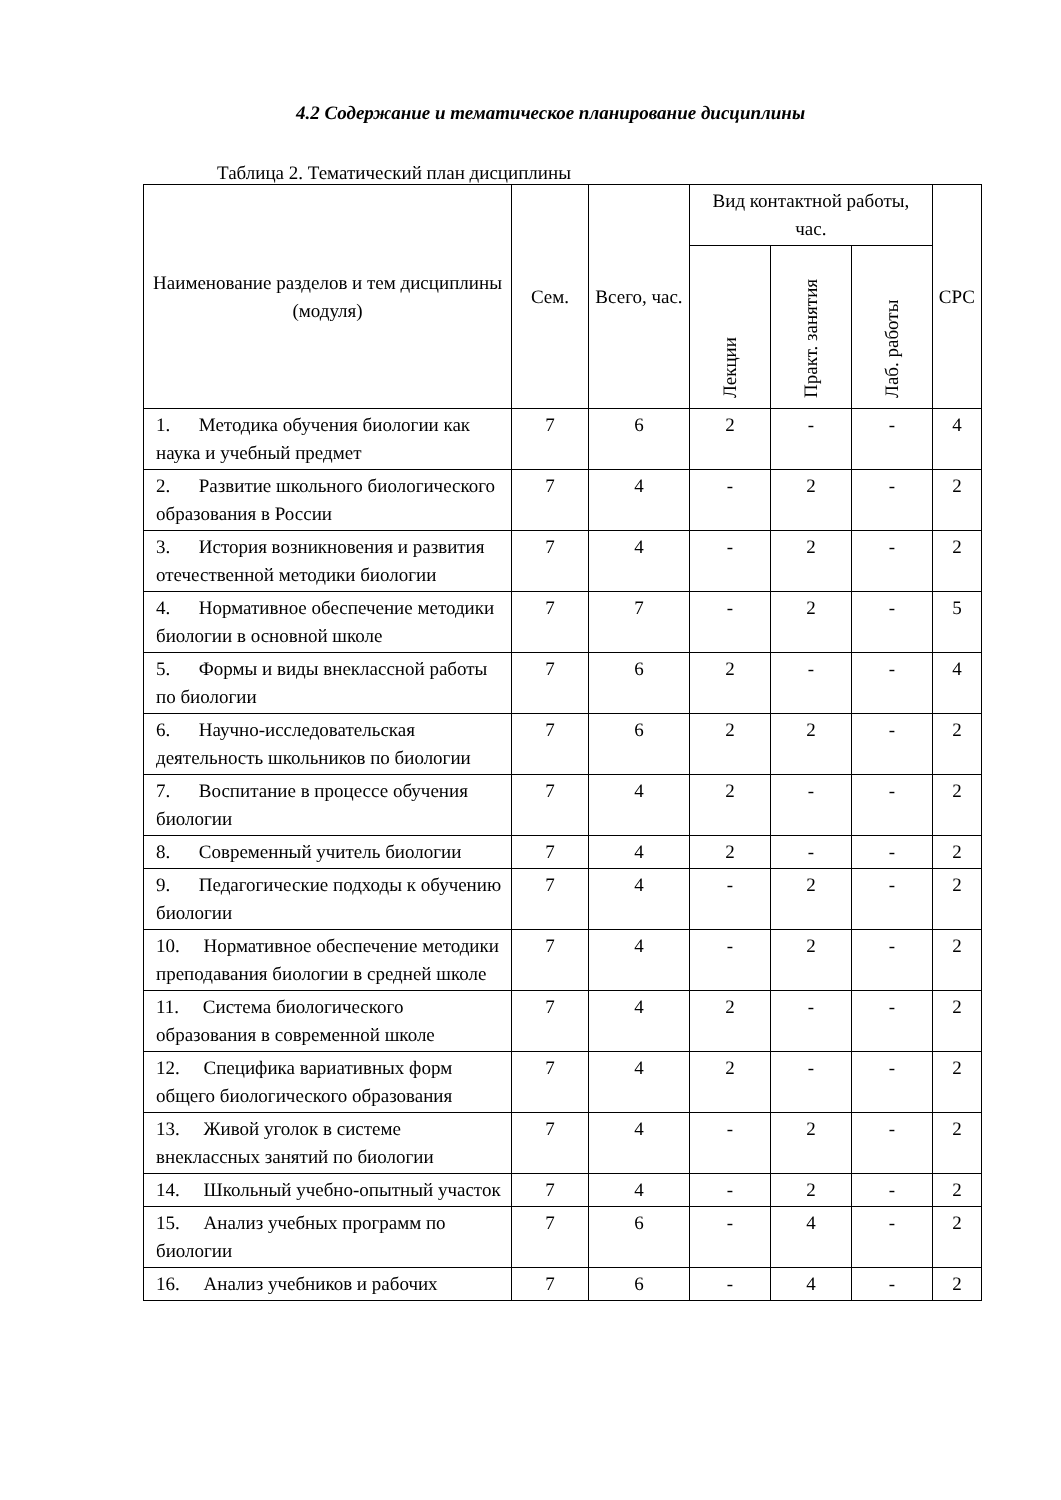4.2 Содержание и тематическое планирование дисциплины
Таблица 2. Тематический план дисциплины
| Наименование разделов и тем дисциплины (модуля) | Сем. | Всего, час. | Вид контактной работы, час. | | | СРС |
| --- | --- | --- | --- | --- | --- | --- |
| | | | Лекции | Практ. занятия | Лаб. работы | |
| 1. Методика обучения биологии как наука и учебный предмет | 7 | 6 | 2 | - | - | 4 |
| 2. Развитие школьного биологического образования в России | 7 | 4 | - | 2 | - | 2 |
| 3. История возникновения и развития отечественной методики биологии | 7 | 4 | - | 2 | - | 2 |
| 4. Нормативное обеспечение методики биологии в основной школе | 7 | 7 | - | 2 | - | 5 |
| 5. Формы и виды внеклассной работы по биологии | 7 | 6 | 2 | - | - | 4 |
| 6. Научно-исследовательская деятельность школьников по биологии | 7 | 6 | 2 | 2 | - | 2 |
| 7. Воспитание в процессе обучения биологии | 7 | 4 | 2 | - | - | 2 |
| 8. Современный учитель биологии | 7 | 4 | 2 | - | - | 2 |
| 9. Педагогические подходы к обучению биологии | 7 | 4 | - | 2 | - | 2 |
| 10. Нормативное обеспечение методики преподавания биологии в средней школе | 7 | 4 | - | 2 | - | 2 |
| 11. Система биологического образования в современной школе | 7 | 4 | 2 | - | - | 2 |
| 12. Специфика вариативных форм общего биологического образования | 7 | 4 | 2 | - | - | 2 |
| 13. Живой уголок в системе внеклассных занятий по биологии | 7 | 4 | - | 2 | - | 2 |
| 14. Школьный учебно-опытный участок | 7 | 4 | - | 2 | - | 2 |
| 15. Анализ учебных программ по биологии | 7 | 6 | - | 4 | - | 2 |
| 16. Анализ учебников и рабочих | 7 | 6 | - | 4 | - | 2 |